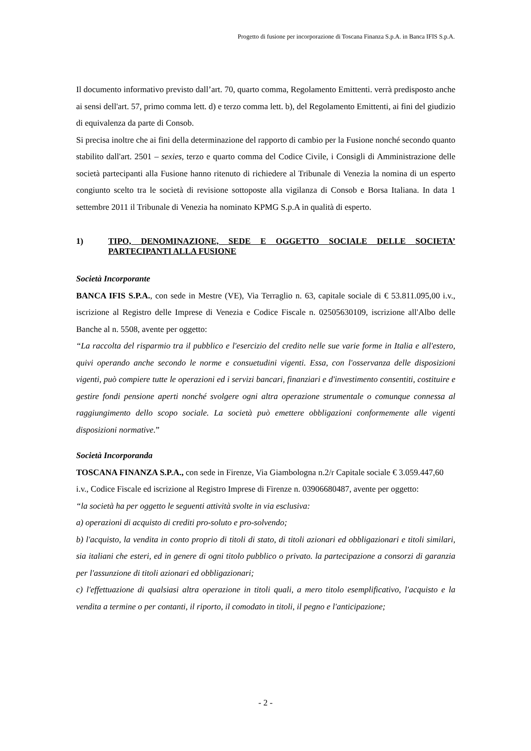Progetto di fusione per incorporazione di Toscana Finanza S.p.A. in Banca IFIS S.p.A.
Il documento informativo previsto dall’art. 70, quarto comma, Regolamento Emittenti. verrà predisposto anche ai sensi dell'art. 57, primo comma lett. d) e terzo comma lett. b), del Regolamento Emittenti, ai fini del giudizio di equivalenza da parte di Consob.
Si precisa inoltre che ai fini della determinazione del rapporto di cambio per la Fusione nonché secondo quanto stabilito dall'art. 2501 – sexies, terzo e quarto comma del Codice Civile, i Consigli di Amministrazione delle società partecipanti alla Fusione hanno ritenuto di richiedere al Tribunale di Venezia la nomina di un esperto congiunto scelto tra le società di revisione sottoposte alla vigilanza di Consob e Borsa Italiana. In data 1 settembre 2011 il Tribunale di Venezia ha nominato KPMG S.p.A in qualità di esperto.
1) TIPO, DENOMINAZIONE, SEDE E OGGETTO SOCIALE DELLE SOCIETA’ PARTECIPANTI ALLA FUSIONE
Società Incorporante
BANCA IFIS S.P.A., con sede in Mestre (VE), Via Terraglio n. 63, capitale sociale di € 53.811.095,00 i.v., iscrizione al Registro delle Imprese di Venezia e Codice Fiscale n. 02505630109, iscrizione all'Albo delle Banche al n. 5508, avente per oggetto:
“La raccolta del risparmio tra il pubblico e l'esercizio del credito nelle sue varie forme in Italia e all'estero, quivi operando anche secondo le norme e consuetudini vigenti. Essa, con l'osservanza delle disposizioni vigenti, può compiere tutte le operazioni ed i servizi bancari, finanziari e d'investimento consentiti, costituire e gestire fondi pensione aperti nonché svolgere ogni altra operazione strumentale o comunque connessa al raggiungimento dello scopo sociale. La società può emettere obbligazioni conformemente alle vigenti disposizioni normative.”
Società Incorporanda
TOSCANA FINANZA S.P.A., con sede in Firenze, Via Giambologna n.2/r Capitale sociale € 3.059.447,60 i.v., Codice Fiscale ed iscrizione al Registro Imprese di Firenze n. 03906680487, avente per oggetto:
“la società ha per oggetto le seguenti attività svolte in via esclusiva:
a) operazioni di acquisto di crediti pro-soluto e pro-solvendo;
b) l'acquisto, la vendita in conto proprio di titoli di stato, di titoli azionari ed obbligazionari e titoli similari, sia italiani che esteri, ed in genere di ogni titolo pubblico o privato. la partecipazione a consorzi di garanzia per l'assunzione di titoli azionari ed obbligazionari;
c) l'effettuazione di qualsiasi altra operazione in titoli quali, a mero titolo esemplificativo, l'acquisto e la vendita a termine o per contanti, il riporto, il comodato in titoli, il pegno e l'anticipazione;
- 2 -